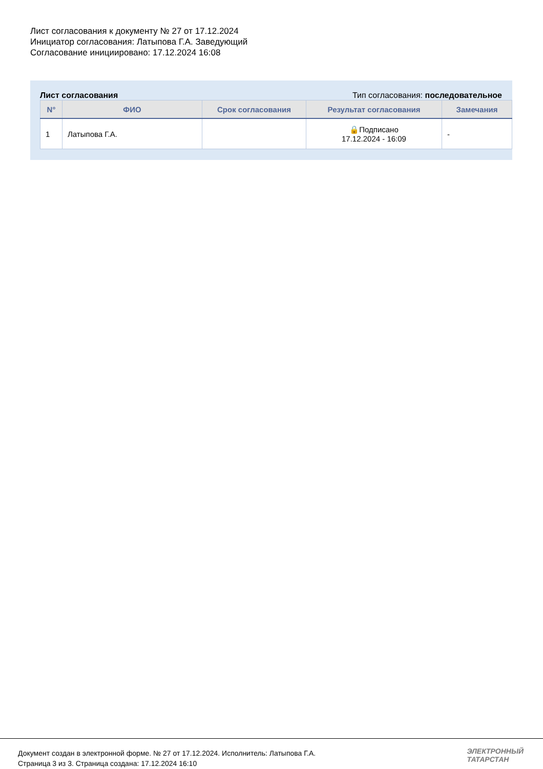Лист согласования к документу № 27 от 17.12.2024
Инициатор согласования: Латыпова Г.А. Заведующий
Согласование инициировано: 17.12.2024 16:08
Лист согласования Тип согласования: последовательное
| N° | ФИО | Срок согласования | Результат согласования | Замечания |
| --- | --- | --- | --- | --- |
| 1 | Латыпова Г.А. | | 🔒Подписано 17.12.2024 - 16:09 | - |
Документ создан в электронной форме. № 27 от 17.12.2024. Исполнитель: Латыпова Г.А.
Страница 3 из 3. Страница создана: 17.12.2024 16:10
ЭЛЕКТРОННЫЙ
ТАТАРСТАН